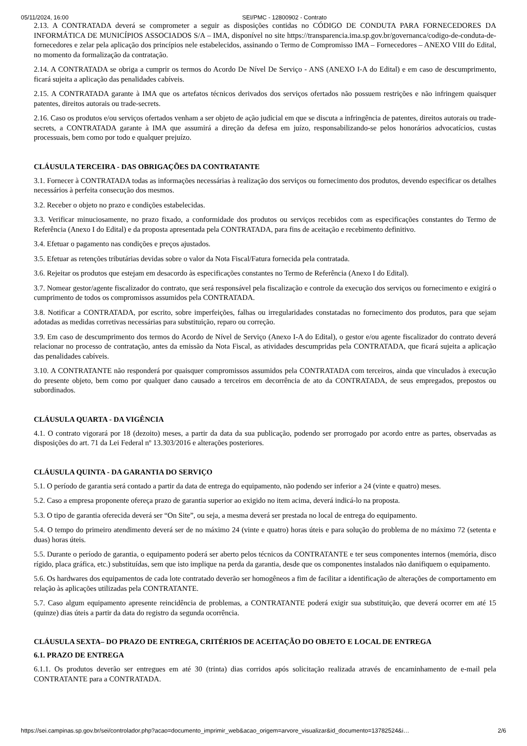05/11/2024, 16:00 SEI/PMC - 12800902 - Contrato
2.13. A CONTRATADA deverá se comprometer a seguir as disposições contidas no CÓDIGO DE CONDUTA PARA FORNECEDORES DA INFORMÁTICA DE MUNICÍPIOS ASSOCIADOS S/A – IMA, disponível no site https://transparencia.ima.sp.gov.br/governanca/codigo-de-conduta-de-fornecedores e zelar pela aplicação dos princípios nele estabelecidos, assinando o Termo de Compromisso IMA – Fornecedores – ANEXO VIII do Edital, no momento da formalização da contratação.
2.14. A CONTRATADA se obriga a cumprir os termos do Acordo De Nível De Serviço - ANS (ANEXO I-A do Edital) e em caso de descumprimento, ficará sujeita a aplicação das penalidades cabíveis.
2.15. A CONTRATADA garante à IMA que os artefatos técnicos derivados dos serviços ofertados não possuem restrições e não infringem quaisquer patentes, direitos autorais ou trade-secrets.
2.16. Caso os produtos e/ou serviços ofertados venham a ser objeto de ação judicial em que se discuta a infringência de patentes, direitos autorais ou trade-secrets, a CONTRATADA garante à IMA que assumirá a direção da defesa em juízo, responsabilizando-se pelos honorários advocatícios, custas processuais, bem como por todo e qualquer prejuízo.
CLÁUSULA TERCEIRA - DAS OBRIGAÇÕES DA CONTRATANTE
3.1. Fornecer à CONTRATADA todas as informações necessárias à realização dos serviços ou fornecimento dos produtos, devendo especificar os detalhes necessários à perfeita consecução dos mesmos.
3.2. Receber o objeto no prazo e condições estabelecidas.
3.3. Verificar minuciosamente, no prazo fixado, a conformidade dos produtos ou serviços recebidos com as especificações constantes do Termo de Referência (Anexo I do Edital) e da proposta apresentada pela CONTRATADA, para fins de aceitação e recebimento definitivo.
3.4. Efetuar o pagamento nas condições e preços ajustados.
3.5. Efetuar as retenções tributárias devidas sobre o valor da Nota Fiscal/Fatura fornecida pela contratada.
3.6. Rejeitar os produtos que estejam em desacordo às especificações constantes no Termo de Referência (Anexo I do Edital).
3.7. Nomear gestor/agente fiscalizador do contrato, que será responsável pela fiscalização e controle da execução dos serviços ou fornecimento e exigirá o cumprimento de todos os compromissos assumidos pela CONTRATADA.
3.8. Notificar a CONTRATADA, por escrito, sobre imperfeições, falhas ou irregularidades constatadas no fornecimento dos produtos, para que sejam adotadas as medidas corretivas necessárias para substituição, reparo ou correção.
3.9. Em caso de descumprimento dos termos do Acordo de Nível de Serviço (Anexo I-A do Edital), o gestor e/ou agente fiscalizador do contrato deverá relacionar no processo de contratação, antes da emissão da Nota Fiscal, as atividades descumpridas pela CONTRATADA, que ficará sujeita a aplicação das penalidades cabíveis.
3.10. A CONTRATANTE não responderá por quaisquer compromissos assumidos pela CONTRATADA com terceiros, ainda que vinculados à execução do presente objeto, bem como por qualquer dano causado a terceiros em decorrência de ato da CONTRATADA, de seus empregados, prepostos ou subordinados.
CLÁUSULA QUARTA - DA VIGÊNCIA
4.1. O contrato vigorará por 18 (dezoito) meses, a partir da data da sua publicação, podendo ser prorrogado por acordo entre as partes, observadas as disposições do art. 71 da Lei Federal nº 13.303/2016 e alterações posteriores.
CLÁUSULA QUINTA - DA GARANTIA DO SERVIÇO
5.1. O período de garantia será contado a partir da data de entrega do equipamento, não podendo ser inferior a 24 (vinte e quatro) meses.
5.2. Caso a empresa proponente ofereça prazo de garantia superior ao exigido no item acima, deverá indicá-lo na proposta.
5.3. O tipo de garantia oferecida deverá ser “On Site”, ou seja, a mesma deverá ser prestada no local de entrega do equipamento.
5.4. O tempo do primeiro atendimento deverá ser de no máximo 24 (vinte e quatro) horas úteis e para solução do problema de no máximo 72 (setenta e duas) horas úteis.
5.5. Durante o período de garantia, o equipamento poderá ser aberto pelos técnicos da CONTRATANTE e ter seus componentes internos (memória, disco rígido, placa gráfica, etc.) substituídas, sem que isto implique na perda da garantia, desde que os componentes instalados não danifiquem o equipamento.
5.6. Os hardwares dos equipamentos de cada lote contratado deverão ser homogêneos a fim de facilitar a identificação de alterações de comportamento em relação às aplicações utilizadas pela CONTRATANTE.
5.7. Caso algum equipamento apresente reincidência de problemas, a CONTRATANTE poderá exigir sua substituição, que deverá ocorrer em até 15 (quinze) dias úteis a partir da data do registro da segunda ocorrência.
CLÁUSULA SEXTA– DO PRAZO DE ENTREGA, CRITÉRIOS DE ACEITAÇÃO DO OBJETO E LOCAL DE ENTREGA
6.1. PRAZO DE ENTREGA
6.1.1. Os produtos deverão ser entregues em até 30 (trinta) dias corridos após solicitação realizada através de encaminhamento de e-mail pela CONTRATANTE para a CONTRATADA.
https://sei.campinas.sp.gov.br/sei/controlador.php?acao=documento_imprimir_web&acao_origem=arvore_visualizar&id_documento=13782524&i… 2/6